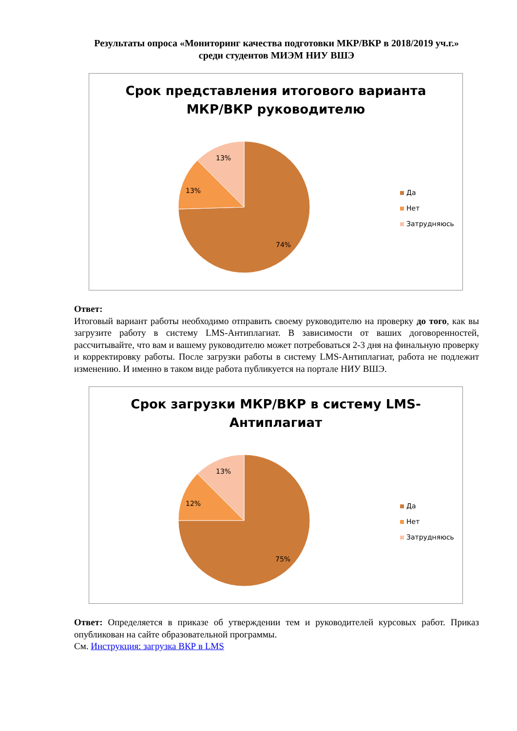Результаты опроса «Мониторинг качества подготовки МКР/ВКР в 2018/2019 уч.г.»
среди студентов МИЭМ НИУ ВШЭ
Срок представления итогового варианта
МКР/ВКР руководителю
13%
13%
74%
Да
Нет
Затрудняюсь
Ответ:
Итоговый вариант работы необходимо отправить своему руководителю на проверку до того, как вы загрузите работу в систему LMS-Антиплагиат. В зависимости от ваших договоренностей, рассчитывайте, что вам и вашему руководителю может потребоваться 2-3 дня на финальную проверку и корректировку работы. После загрузки работы в систему LMS-Антиплагиат, работа не подлежит изменению. И именно в таком виде работа публикуется на портале НИУ ВШЭ.
Срок загрузки МКР/ВКР в систему LMS-
Антиплагиат
13%
12%
75%
Да
Нет
Затрудняюсь
Ответ: Определяется в приказе об утверждении тем и руководителей курсовых работ. Приказ опубликован на сайте образовательной программы.
См. Инструкция: загрузка ВКР в LMS